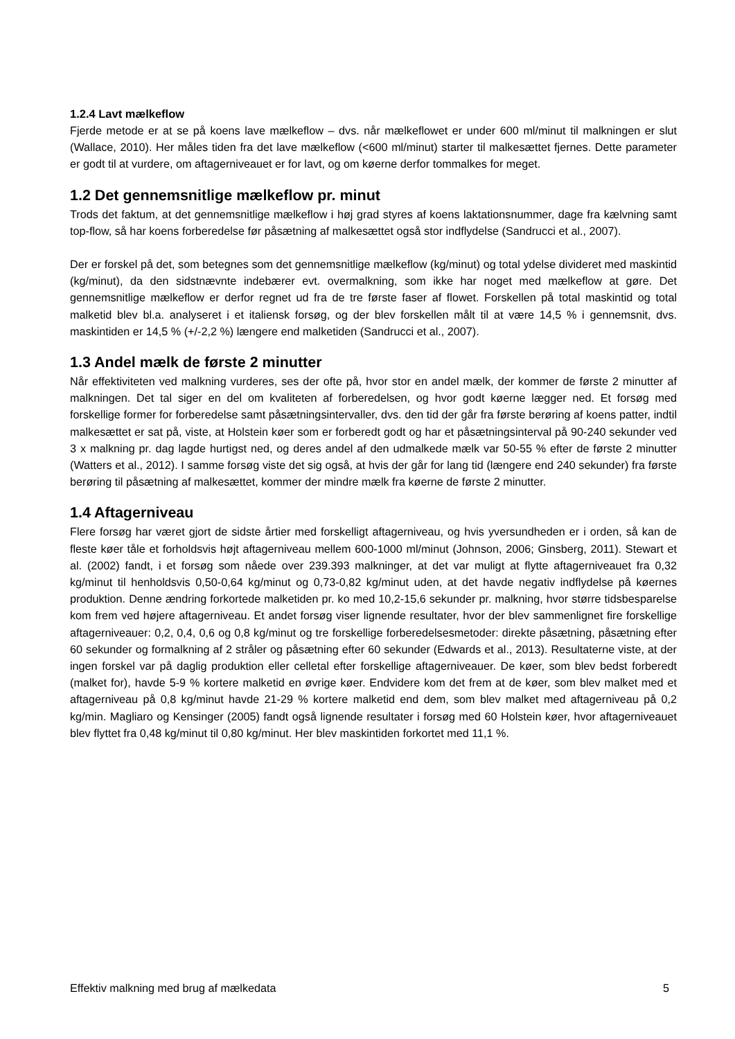1.2.4 Lavt mælkeflow
Fjerde metode er at se på koens lave mælkeflow – dvs. når mælkeflowet er under 600 ml/minut til malkningen er slut (Wallace, 2010). Her måles tiden fra det lave mælkeflow (<600 ml/minut) starter til malkesættet fjernes. Dette parameter er godt til at vurdere, om aftagerniveauet er for lavt, og om køerne derfor tommalkes for meget.
1.2 Det gennemsnitlige mælkeflow pr. minut
Trods det faktum, at det gennemsnitlige mælkeflow i høj grad styres af koens laktationsnummer, dage fra kælvning samt top-flow, så har koens forberedelse før påsætning af malkesættet også stor indflydelse (Sandrucci et al., 2007).
Der er forskel på det, som betegnes som det gennemsnitlige mælkeflow (kg/minut) og total ydelse divideret med maskintid (kg/minut), da den sidstnævnte indebærer evt. overmalkning, som ikke har noget med mælkeflow at gøre. Det gennemsnitlige mælkeflow er derfor regnet ud fra de tre første faser af flowet. Forskellen på total maskintid og total malketid blev bl.a. analyseret i et italiensk forsøg, og der blev forskellen målt til at være 14,5 % i gennemsnit, dvs. maskintiden er 14,5 % (+/-2,2 %) længere end malketiden (Sandrucci et al., 2007).
1.3 Andel mælk de første 2 minutter
Når effektiviteten ved malkning vurderes, ses der ofte på, hvor stor en andel mælk, der kommer de første 2 minutter af malkningen. Det tal siger en del om kvaliteten af forberedelsen, og hvor godt køerne lægger ned. Et forsøg med forskellige former for forberedelse samt påsætningsintervaller, dvs. den tid der går fra første berøring af koens patter, indtil malkesættet er sat på, viste, at Holstein køer som er forberedt godt og har et påsætningsinterval på 90-240 sekunder ved 3 x malkning pr. dag lagde hurtigst ned, og deres andel af den udmalkede mælk var 50-55 % efter de første 2 minutter (Watters et al., 2012). I samme forsøg viste det sig også, at hvis der går for lang tid (længere end 240 sekunder) fra første berøring til påsætning af malkesættet, kommer der mindre mælk fra køerne de første 2 minutter.
1.4 Aftagerniveau
Flere forsøg har været gjort de sidste årtier med forskelligt aftagerniveau, og hvis yversundheden er i orden, så kan de fleste køer tåle et forholdsvis højt aftagerniveau mellem 600-1000 ml/minut (Johnson, 2006; Ginsberg, 2011). Stewart et al. (2002) fandt, i et forsøg som nåede over 239.393 malkninger, at det var muligt at flytte aftagerniveauet fra 0,32 kg/minut til henholdsvis 0,50-0,64 kg/minut og 0,73-0,82 kg/minut uden, at det havde negativ indflydelse på køernes produktion. Denne ændring forkortede malketiden pr. ko med 10,2-15,6 sekunder pr. malkning, hvor større tidsbesparelse kom frem ved højere aftagerniveau. Et andet forsøg viser lignende resultater, hvor der blev sammenlignet fire forskellige aftagerniveauer: 0,2, 0,4, 0,6 og 0,8 kg/minut og tre forskellige forberedelsesmetoder: direkte påsætning, påsætning efter 60 sekunder og formalkning af 2 stråler og påsætning efter 60 sekunder (Edwards et al., 2013). Resultaterne viste, at der ingen forskel var på daglig produktion eller celletal efter forskellige aftagerniveauer. De køer, som blev bedst forberedt (malket for), havde 5-9 % kortere malketid en øvrige køer. Endvidere kom det frem at de køer, som blev malket med et aftagerniveau på 0,8 kg/minut havde 21-29 % kortere malketid end dem, som blev malket med aftagerniveau på 0,2 kg/min. Magliaro og Kensinger (2005) fandt også lignende resultater i forsøg med 60 Holstein køer, hvor aftagerniveauet blev flyttet fra 0,48 kg/minut til 0,80 kg/minut. Her blev maskintiden forkortet med 11,1 %.
Effektiv malkning med brug af mælkedata 5